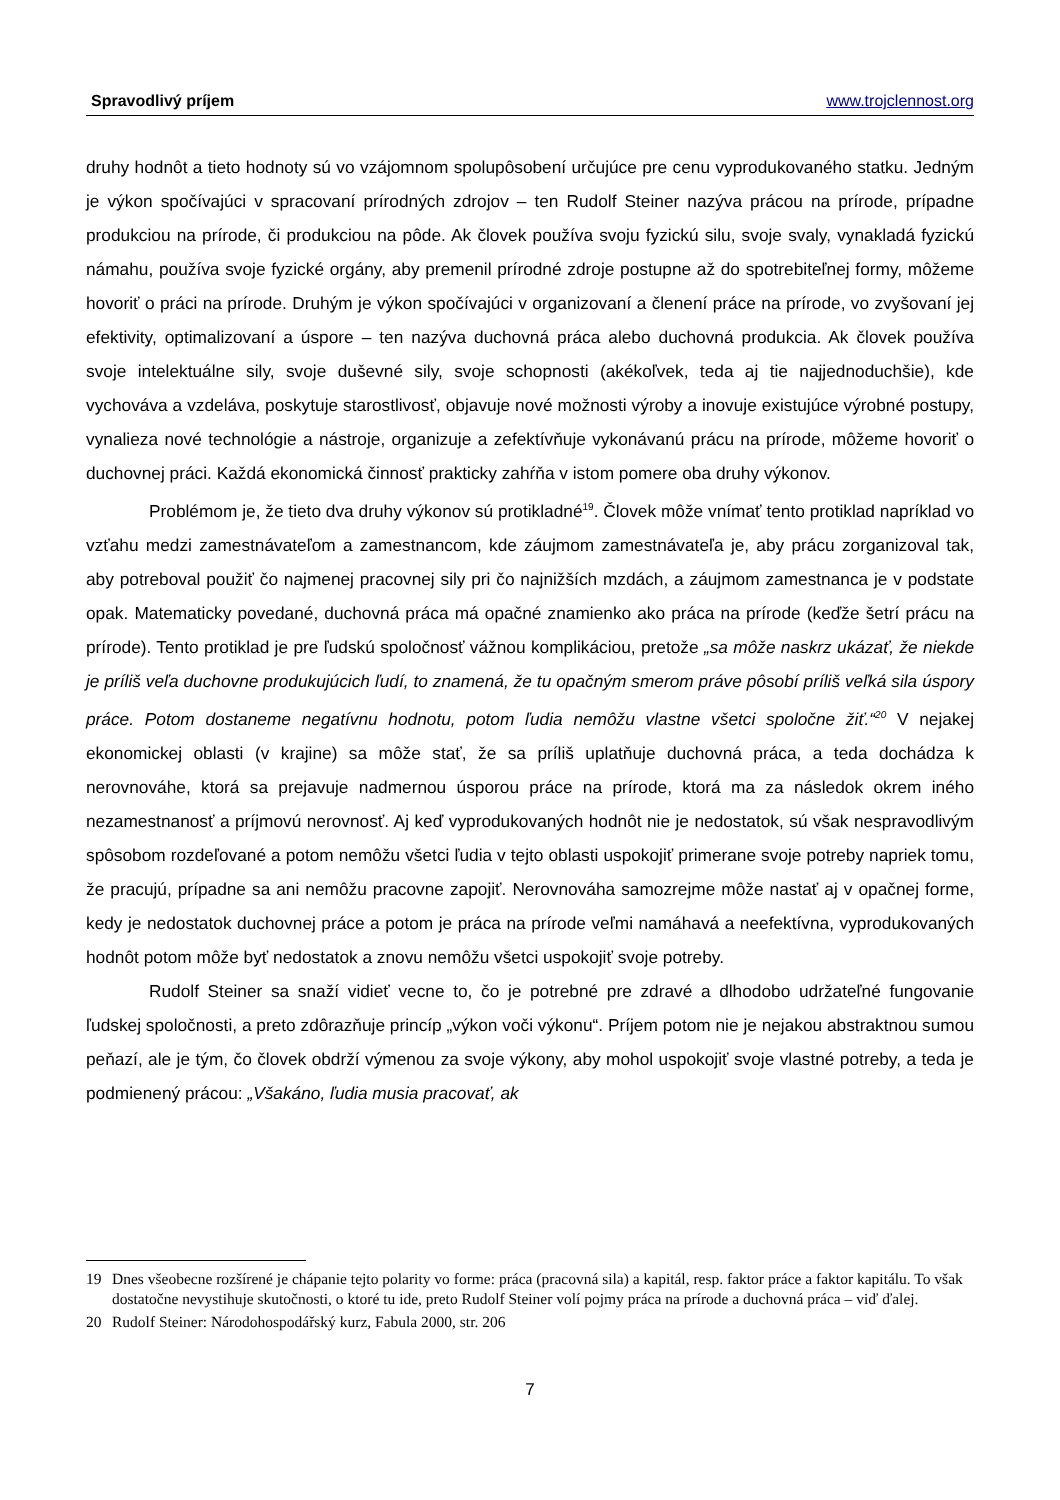Spravodlivý príjem www.trojclennost.org
druhy hodnôt a tieto hodnoty sú vo vzájomnom spolupôsobení určujúce pre cenu vyprodukovaného statku. Jedným je výkon spočívajúci v spracovaní prírodných zdrojov – ten Rudolf Steiner nazýva prácou na prírode, prípadne produkciou na prírode, či produkciou na pôde. Ak človek používa svoju fyzickú silu, svoje svaly, vynakladá fyzickú námahu, používa svoje fyzické orgány, aby premenil prírodné zdroje postupne až do spotrebiteľnej formy, môžeme hovoriť o práci na prírode. Druhým je výkon spočívajúci v organizovaní a členení práce na prírode, vo zvyšovaní jej efektivity, optimalizovaní a úspore – ten nazýva duchovná práca alebo duchovná produkcia. Ak človek používa svoje intelektuálne sily, svoje duševné sily, svoje schopnosti (akékoľvek, teda aj tie najjednoduchšie), kde vychováva a vzdeláva, poskytuje starostlivosť, objavuje nové možnosti výroby a inovuje existujúce výrobné postupy, vynalieza nové technológie a nástroje, organizuje a zefektívňuje vykonávanú prácu na prírode, môžeme hovoriť o duchovnej práci. Každá ekonomická činnosť prakticky zahŕňa v istom pomere oba druhy výkonov.
Problémom je, že tieto dva druhy výkonov sú protikladné<sup>19</sup>. Človek môže vnímať tento protiklad napríklad vo vzťahu medzi zamestnávateľom a zamestnancom, kde záujmom zamestnávateľa je, aby prácu zorganizoval tak, aby potreboval použiť čo najmenej pracovnej sily pri čo najnižších mzdách, a záujmom zamestnanca je v podstate opak. Matematicky povedané, duchovná práca má opačné znamienko ako práca na prírode (keďže šetrí prácu na prírode). Tento protiklad je pre ľudskú spoločnosť vážnou komplikáciou, pretože „sa môže naskrz ukázať, že niekde je príliš veľa duchovne produkujúcich ľudí, to znamená, že tu opačným smerom práve pôsobí príliš veľká sila úspory práce. Potom dostaneme negatívnu hodnotu, potom ľudia nemôžu vlastne všetci spoločne žiť.“<sup>20</sup> V nejakej ekonomickej oblasti (v krajine) sa môže stať, že sa príliš uplatňuje duchovná práca, a teda dochádza k nerovnováhe, ktorá sa prejavuje nadmernou úsporou práce na prírode, ktorá ma za následok okrem iného nezamestnanosť a príjmovú nerovnosť. Aj keď vyprodukovaných hodnôt nie je nedostatok, sú však nespravodlivým spôsobom rozdeľované a potom nemôžu všetci ľudia v tejto oblasti uspokojiť primerane svoje potreby napriek tomu, že pracujú, prípadne sa ani nemôžu pracovne zapojiť. Nerovnováha samozrejme môže nastať aj v opačnej forme, kedy je nedostatok duchovnej práce a potom je práca na prírode veľmi namáhavá a neefektívna, vyprodukovaných hodnôt potom môže byť nedostatok a znovu nemôžu všetci uspokojiť svoje potreby.
Rudolf Steiner sa snaží vidieť vecne to, čo je potrebné pre zdravé a dlhodobo udržateľné fungovanie ľudskej spoločnosti, a preto zdôrazňuje princíp „výkon voči výkonu“. Príjem potom nie je nejakou abstraktnou sumou peňazí, ale je tým, čo človek obdrží výmenou za svoje výkony, aby mohol uspokojiť svoje vlastné potreby, a teda je podmienený prácou: „Všakáno, ľudia musia pracovať, ak
19 Dnes všeobecne rozšírené je chápanie tejto polarity vo forme: práca (pracovná sila) a kapitál, resp. faktor práce a faktor kapitálu. To však dostatočne nevystihuje skutočnosti, o ktoré tu ide, preto Rudolf Steiner volí pojmy práca na prírode a duchovná práca – viď ďalej.
20 Rudolf Steiner: Národohospodářský kurz, Fabula 2000, str. 206
7